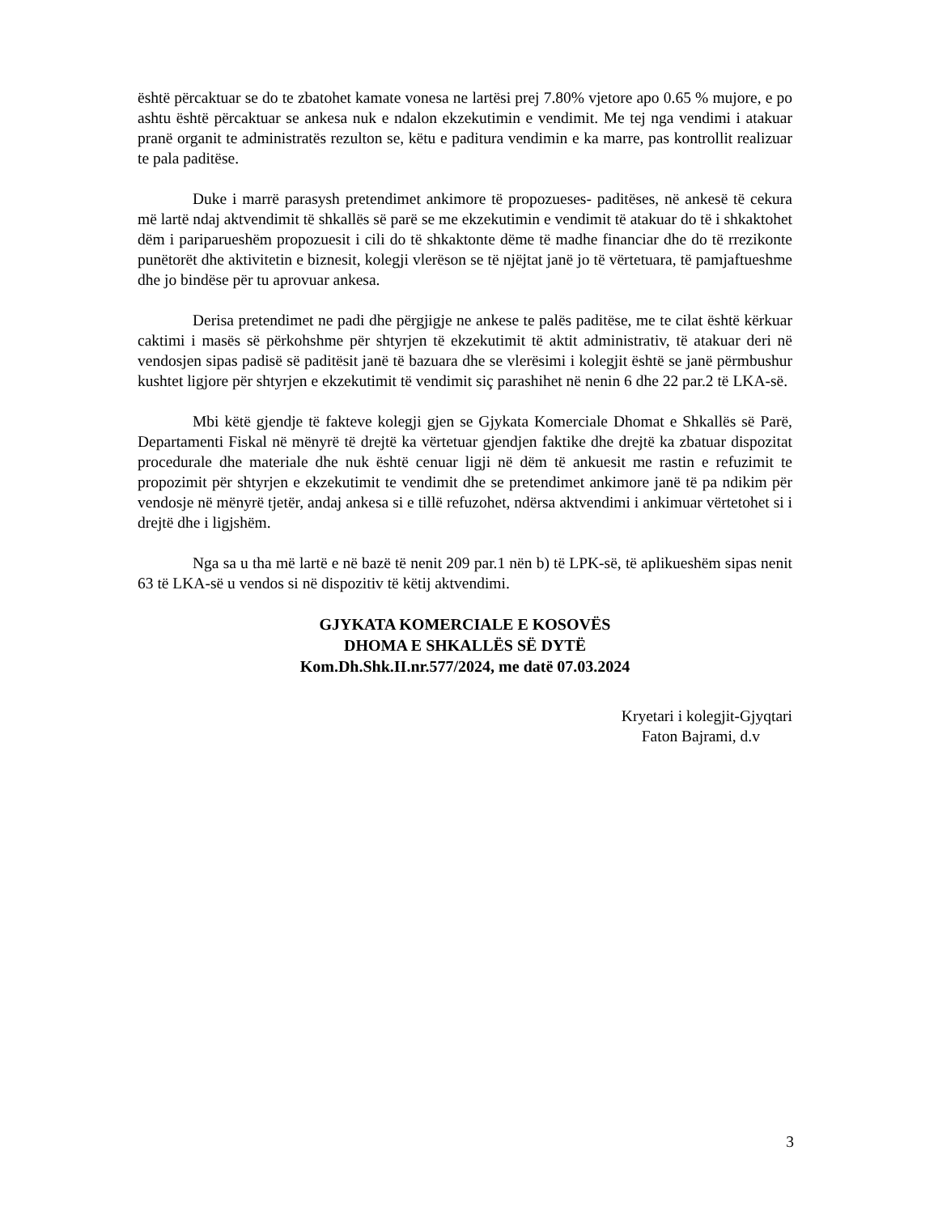është përcaktuar se do te zbatohet kamate vonesa ne lartësi prej 7.80% vjetore apo 0.65 % mujore, e po ashtu është përcaktuar se ankesa nuk e ndalon ekzekutimin e vendimit. Me tej nga vendimi i atakuar pranë organit te administratës rezulton se, këtu e paditura vendimin e ka marre, pas kontrollit realizuar te pala paditëse.
Duke i marrë parasysh pretendimet ankimore të propozueses- paditëses, në ankesë të cekura më lartë ndaj aktvendimit të shkallës së parë se me ekzekutimin e vendimit të atakuar do të i shkaktohet dëm i pariparueshëm propozuesit i cili do të shkaktonte dëme të madhe financiar dhe do të rrezikonte punëtorët dhe aktivitetin e biznesit, kolegji vlerëson se të njëjtat janë jo të vërtetuara, të pamjaftueshme dhe jo bindëse për tu aprovuar ankesa.
Derisa pretendimet ne padi dhe përgjigje ne ankese te palës paditëse, me te cilat është kërkuar caktimi i masës së përkohshme për shtyrjen të ekzekutimit të aktit administrativ, të atakuar deri në vendosjen sipas padisë së paditësit janë të bazuara dhe se vlerësimi i kolegjit është se janë përmbushur kushtet ligjore për shtyrjen e ekzekutimit të vendimit siç parashihet në nenin 6 dhe 22 par.2 të LKA-së.
Mbi këtë gjendje të fakteve kolegji gjen se Gjykata Komerciale Dhomat e Shkallës së Parë, Departamenti Fiskal në mënyrë të drejtë ka vërtetuar gjendjen faktike dhe drejtë ka zbatuar dispozitat procedurale dhe materiale dhe nuk është cenuar ligji në dëm të ankuesit me rastin e refuzimit te propozimit për shtyrjen e ekzekutimit te vendimit dhe se pretendimet ankimore janë të pa ndikim për vendosje në mënyrë tjetër, andaj ankesa si e tillë refuzohet, ndërsa aktvendimi i ankimuar vërtetohet si i drejtë dhe i ligjshëm.
Nga sa u tha më lartë e në bazë të nenit 209 par.1 nën b) të LPK-së, të aplikueshëm sipas nenit 63 të LKA-së u vendos si në dispozitiv të këtij aktvendimi.
GJYKATA KOMERCIALE E KOSOVËS
DHOMA E SHKALLËS SË DYTË
Kom.Dh.Shk.II.nr.577/2024, me datë 07.03.2024
Kryetari i kolegjit-Gjyqtari
Faton Bajrami, d.v
3